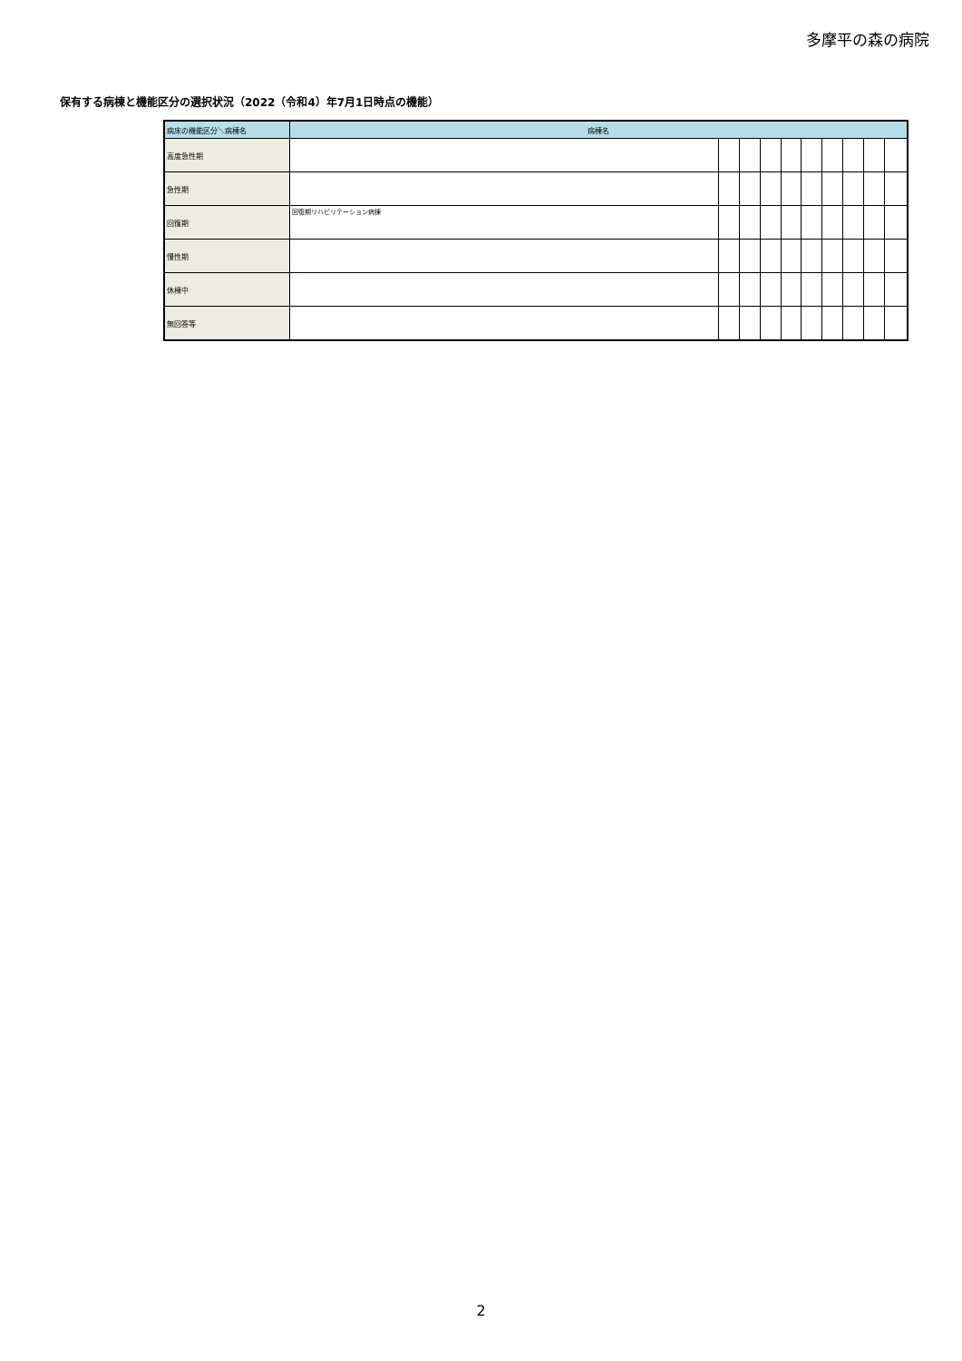多摩平の森の病院
保有する病棟と機能区分の選択状況（2022（令和4）年7月1日時点の機能）
| 病床の機能区分＼病棟名 | 病棟名 | | | | | | | | | |
| --- | --- | --- | --- | --- | --- | --- | --- | --- | --- | --- |
| 高度急性期 | | | | | | | | | | |
| 急性期 | | | | | | | | | | |
| 回復期 | 回復期リハビリテーション病棟 | | | | | | | | | |
| 慢性期 | | | | | | | | | | |
| 休棟中 | | | | | | | | | | |
| 無回答等 | | | | | | | | | | |
2